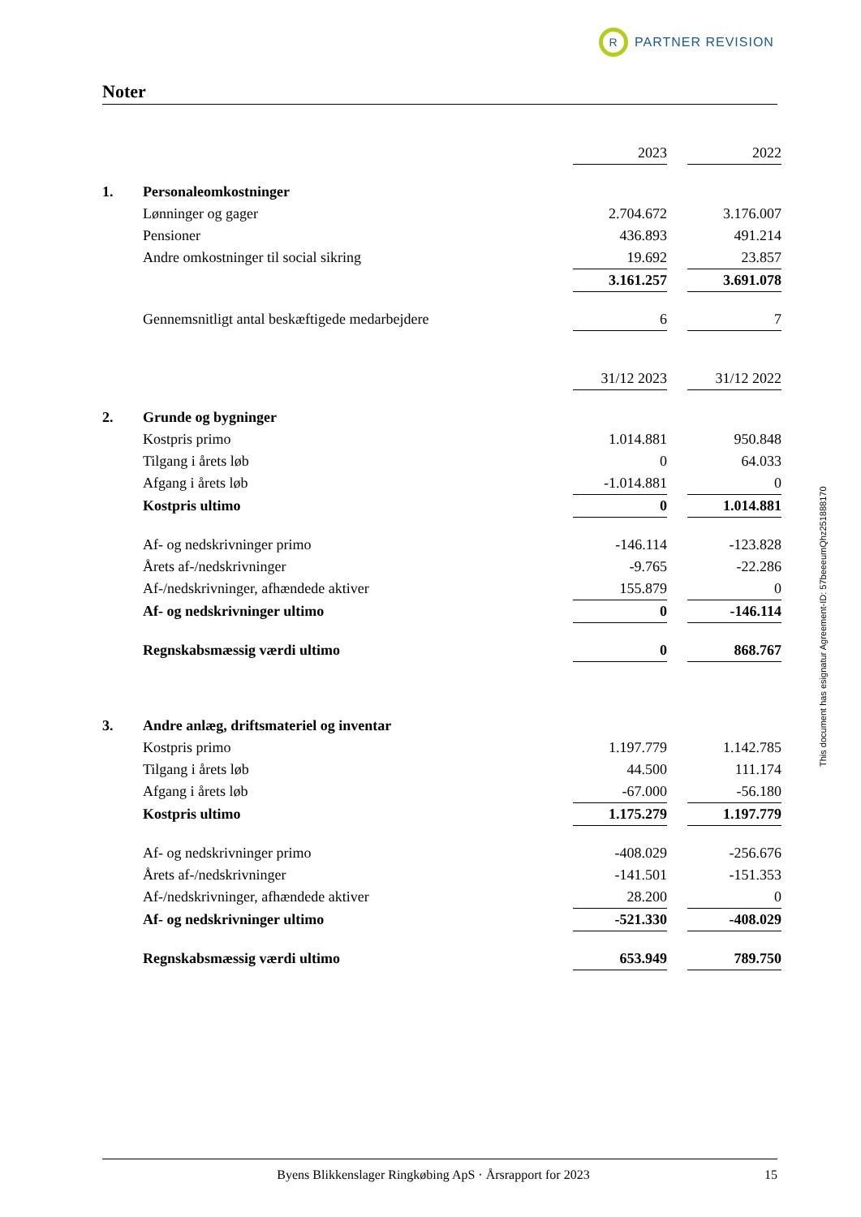R PARTNER REVISION
Noter
| | | 2023 | | 2022 |
| 1. | Personaleomkostninger | | | |
| | Lønninger og gager | 2.704.672 | | 3.176.007 |
| | Pensioner | 436.893 | | 491.214 |
| | Andre omkostninger til social sikring | 19.692 | | 23.857 |
| | | 3.161.257 | | 3.691.078 |
| | Gennemsnitligt antal beskæftigede medarbejdere | 6 | | 7 |
| | | 31/12 2023 | | 31/12 2022 |
| 2. | Grunde og bygninger | | | |
| | Kostpris primo | 1.014.881 | | 950.848 |
| | Tilgang i årets løb | 0 | | 64.033 |
| | Afgang i årets løb | -1.014.881 | | 0 |
| | Kostpris ultimo | 0 | | 1.014.881 |
| | Af- og nedskrivninger primo | -146.114 | | -123.828 |
| | Årets af-/nedskrivninger | -9.765 | | -22.286 |
| | Af-/nedskrivninger, afhændede aktiver | 155.879 | | 0 |
| | Af- og nedskrivninger ultimo | 0 | | -146.114 |
| | Regnskabsmæssig værdi ultimo | 0 | | 868.767 |
| 3. | Andre anlæg, driftsmateriel og inventar | | | |
| | Kostpris primo | 1.197.779 | | 1.142.785 |
| | Tilgang i årets løb | 44.500 | | 111.174 |
| | Afgang i årets løb | -67.000 | | -56.180 |
| | Kostpris ultimo | 1.175.279 | | 1.197.779 |
| | Af- og nedskrivninger primo | -408.029 | | -256.676 |
| | Årets af-/nedskrivninger | -141.501 | | -151.353 |
| | Af-/nedskrivninger, afhændede aktiver | 28.200 | | 0 |
| | Af- og nedskrivninger ultimo | -521.330 | | -408.029 |
| | Regnskabsmæssig værdi ultimo | 653.949 | | 789.750 |
This document has esignatur Agreement-ID: 57beeeumQhz251888170
Byens Blikkenslager Ringkøbing ApS · Årsrapport for 2023 15